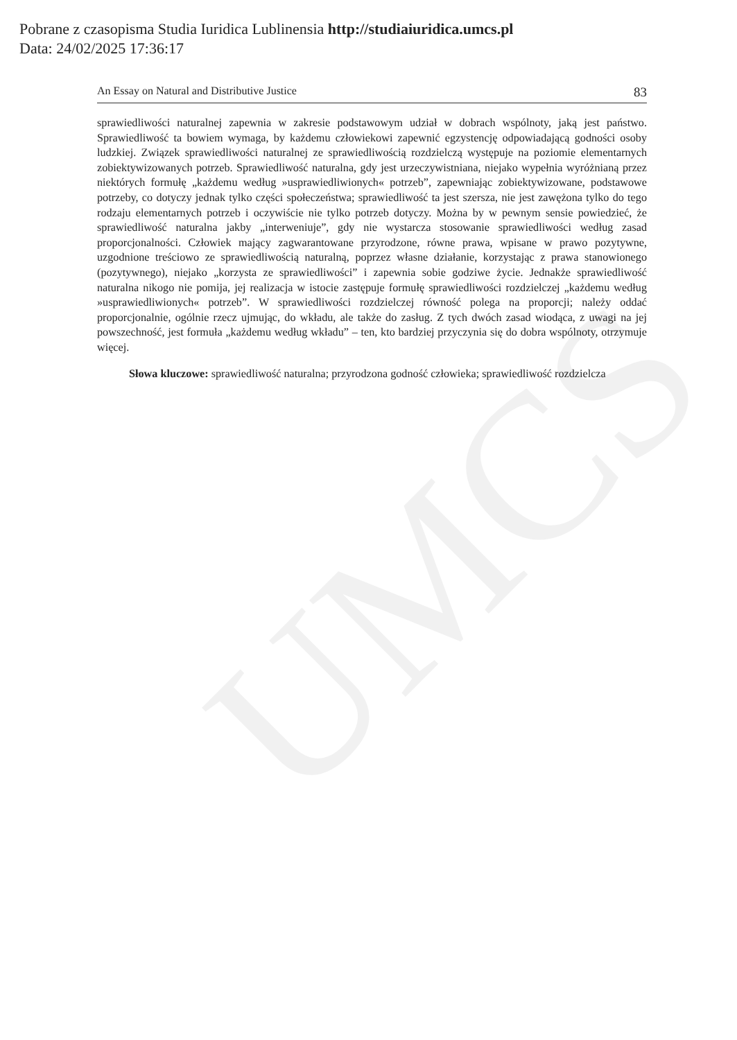UMCS
Pobrane z czasopisma Studia Iuridica Lublinensia http://studiaiuridica.umcs.pl
Data: 24/02/2025 17:36:17
An Essay on Natural and Distributive Justice 83
sprawiedliwości naturalnej zapewnia w zakresie podstawowym udział w dobrach wspólnoty, jaką jest państwo. Sprawiedliwość ta bowiem wymaga, by każdemu człowiekowi zapewnić egzystencję odpowiadającą godności osoby ludzkiej. Związek sprawiedliwości naturalnej ze sprawiedliwością rozdzielczą występuje na poziomie elementarnych zobiektywizowanych potrzeb. Sprawiedliwość naturalna, gdy jest urzeczywistniana, niejako wypełnia wyróżnianą przez niektórych formułę „każdemu według »usprawiedliwionych« potrzeb”, zapewniając zobiektywizowane, podstawowe potrzeby, co dotyczy jednak tylko części społeczeństwa; sprawiedliwość ta jest szersza, nie jest zawężona tylko do tego rodzaju elementarnych potrzeb i oczywiście nie tylko potrzeb dotyczy. Można by w pewnym sensie powiedzieć, że sprawiedliwość naturalna jakby „interweniuje”, gdy nie wystarcza stosowanie sprawiedliwości według zasad proporcjonalności. Człowiek mający zagwarantowane przyrodzone, równe prawa, wpisane w prawo pozytywne, uzgodnione treściowo ze sprawiedliwością naturalną, poprzez własne działanie, korzystając z prawa stanowionego (pozytywnego), niejako „korzysta ze sprawiedliwości” i zapewnia sobie godziwe życie. Jednakże sprawiedliwość naturalna nikogo nie pomija, jej realizacja w istocie zastępuje formułę sprawiedliwości rozdzielczej „każdemu według »usprawiedliwionych« potrzeb”. W sprawiedliwości rozdzielczej równość polega na proporcji; należy oddać proporcjonalnie, ogólnie rzecz ujmując, do wkładu, ale także do zasług. Z tych dwóch zasad wiodąca, z uwagi na jej powszechność, jest formuła „każdemu według wkładu” – ten, kto bardziej przyczynia się do dobra wspólnoty, otrzymuje więcej.
Słowa kluczowe: sprawiedliwość naturalna; przyrodzona godność człowieka; sprawiedliwość rozdzielcza